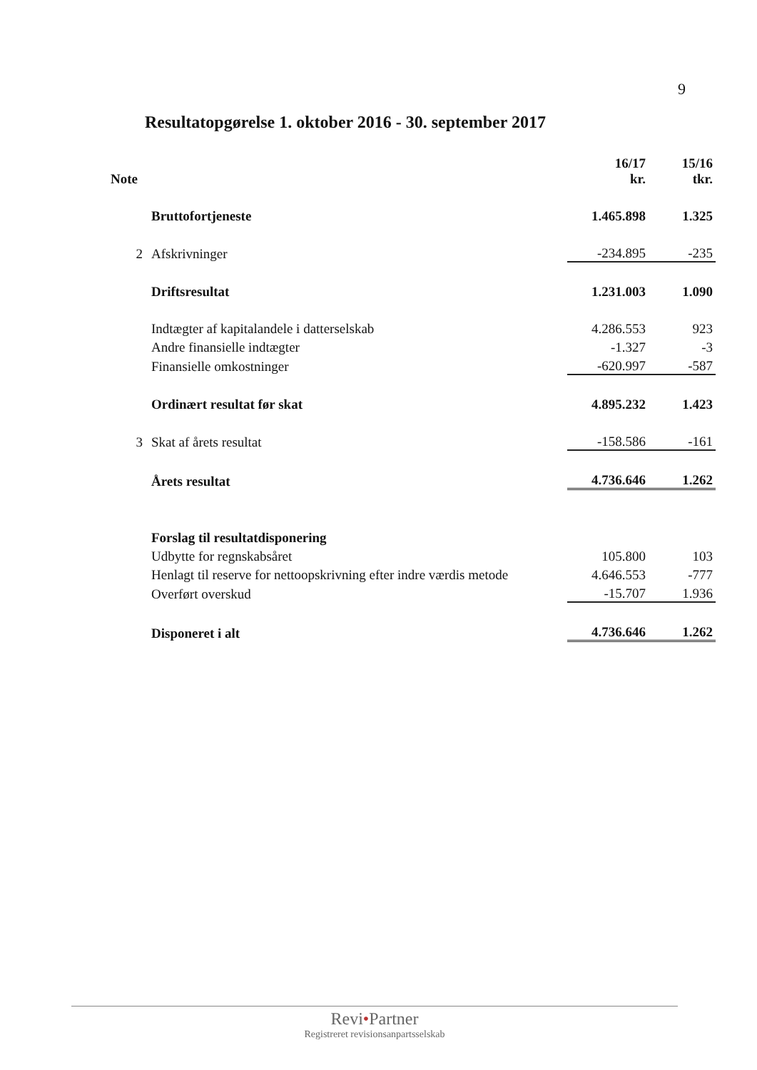9
Resultatopgørelse 1. oktober 2016 - 30. september 2017
| Note | | 16/17 kr. | 15/16 tkr. |
| | Bruttofortjeneste | 1.465.898 | 1.325 |
| 2 | Afskrivninger | -234.895 | -235 |
| | Driftsresultat | 1.231.003 | 1.090 |
| | Indtægter af kapitalandele i datterselskab | 4.286.553 | 923 |
| | Andre finansielle indtægter | -1.327 | -3 |
| | Finansielle omkostninger | -620.997 | -587 |
| | Ordinært resultat før skat | 4.895.232 | 1.423 |
| 3 | Skat af årets resultat | -158.586 | -161 |
| | Årets resultat | 4.736.646 | 1.262 |
| | Forslag til resultatdisponering | | |
| | Udbytte for regnskabsåret | 105.800 | 103 |
| | Henlagt til reserve for nettoopskrivning efter indre værdis metode | 4.646.553 | -777 |
| | Overført overskud | -15.707 | 1.936 |
| | Disponeret i alt | 4.736.646 | 1.262 |
Revi•Partner
Registreret revisionsanpartsselskab